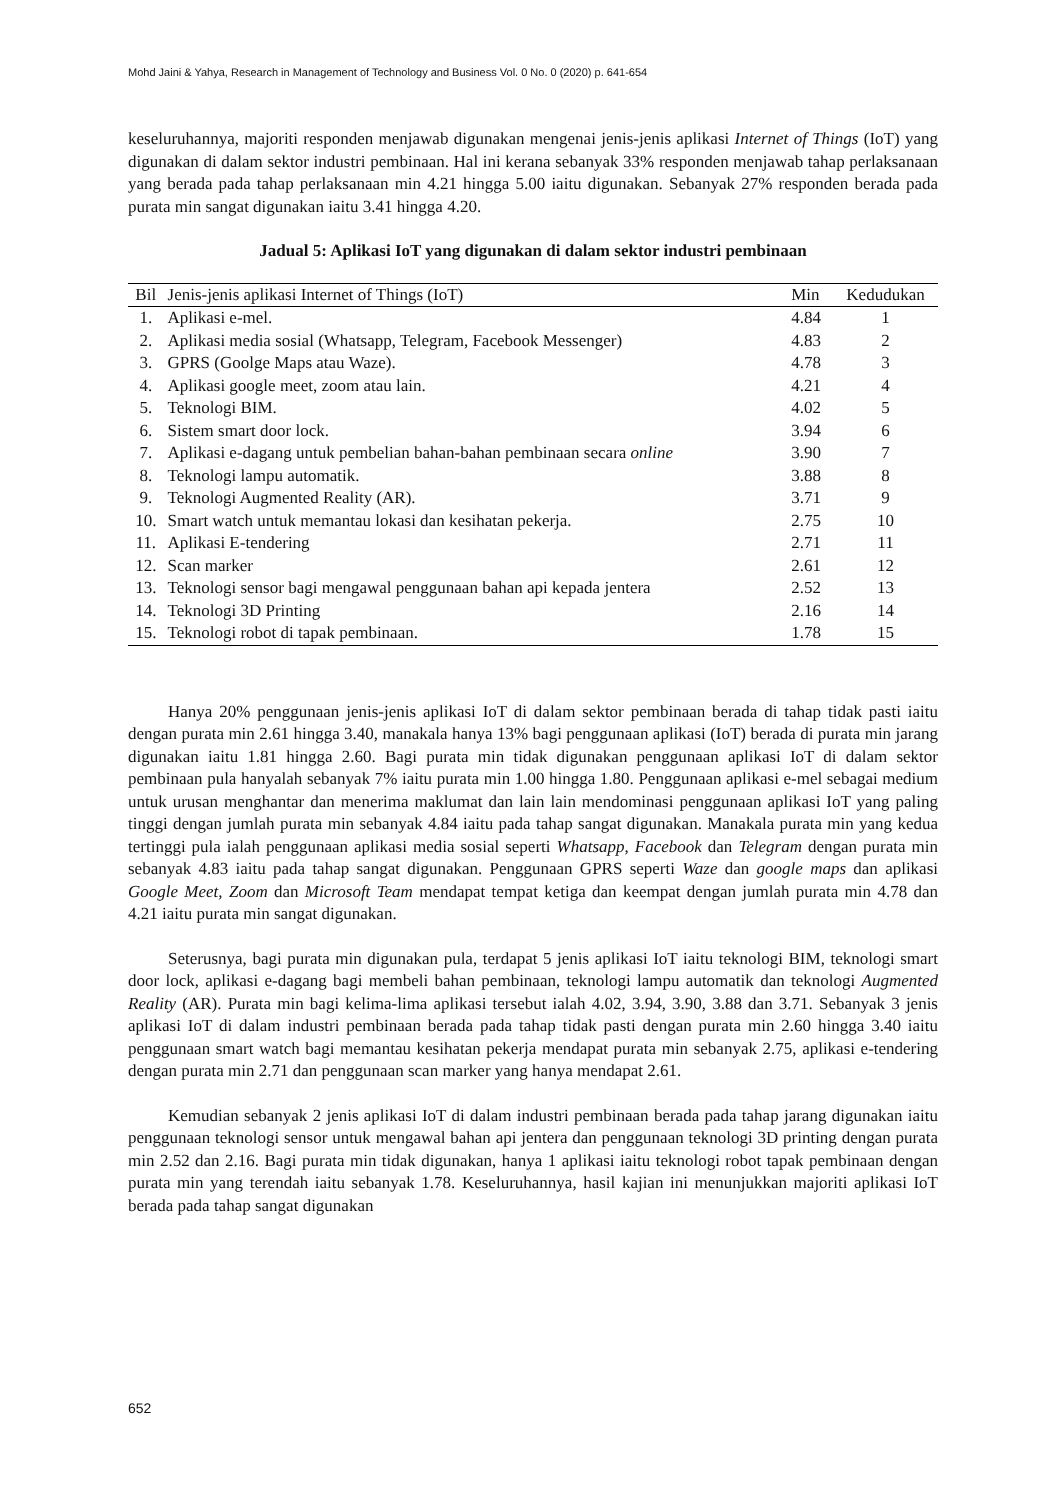Mohd Jaini & Yahya, Research in Management of Technology and Business Vol. 0 No. 0 (2020) p. 641-654
keseluruhannya, majoriti responden menjawab digunakan mengenai jenis-jenis aplikasi Internet of Things (IoT) yang digunakan di dalam sektor industri pembinaan. Hal ini kerana sebanyak 33% responden menjawab tahap perlaksanaan yang berada pada tahap perlaksanaan min 4.21 hingga 5.00 iaitu digunakan. Sebanyak 27% responden berada pada purata min sangat digunakan iaitu 3.41 hingga 4.20.
Jadual 5: Aplikasi IoT yang digunakan di dalam sektor industri pembinaan
| Bil | Jenis-jenis aplikasi Internet of Things (IoT) | Min | Kedudukan |
| --- | --- | --- | --- |
| 1. | Aplikasi e-mel. | 4.84 | 1 |
| 2. | Aplikasi media sosial (Whatsapp, Telegram, Facebook Messenger) | 4.83 | 2 |
| 3. | GPRS (Goolge Maps atau Waze). | 4.78 | 3 |
| 4. | Aplikasi google meet, zoom atau lain. | 4.21 | 4 |
| 5. | Teknologi BIM. | 4.02 | 5 |
| 6. | Sistem smart door lock. | 3.94 | 6 |
| 7. | Aplikasi e-dagang untuk pembelian bahan-bahan pembinaan secara online | 3.90 | 7 |
| 8. | Teknologi lampu automatik. | 3.88 | 8 |
| 9. | Teknologi Augmented Reality (AR). | 3.71 | 9 |
| 10. | Smart watch untuk memantau lokasi dan kesihatan pekerja. | 2.75 | 10 |
| 11. | Aplikasi E-tendering | 2.71 | 11 |
| 12. | Scan marker | 2.61 | 12 |
| 13. | Teknologi sensor bagi mengawal penggunaan bahan api kepada jentera | 2.52 | 13 |
| 14. | Teknologi 3D Printing | 2.16 | 14 |
| 15. | Teknologi robot di tapak pembinaan. | 1.78 | 15 |
Hanya 20% penggunaan jenis-jenis aplikasi IoT di dalam sektor pembinaan berada di tahap tidak pasti iaitu dengan purata min 2.61 hingga 3.40, manakala hanya 13% bagi penggunaan aplikasi (IoT) berada di purata min jarang digunakan iaitu 1.81 hingga 2.60. Bagi purata min tidak digunakan penggunaan aplikasi IoT di dalam sektor pembinaan pula hanyalah sebanyak 7% iaitu purata min 1.00 hingga 1.80. Penggunaan aplikasi e-mel sebagai medium untuk urusan menghantar dan menerima maklumat dan lain lain mendominasi penggunaan aplikasi IoT yang paling tinggi dengan jumlah purata min sebanyak 4.84 iaitu pada tahap sangat digunakan. Manakala purata min yang kedua tertinggi pula ialah penggunaan aplikasi media sosial seperti Whatsapp, Facebook dan Telegram dengan purata min sebanyak 4.83 iaitu pada tahap sangat digunakan. Penggunaan GPRS seperti Waze dan google maps dan aplikasi Google Meet, Zoom dan Microsoft Team mendapat tempat ketiga dan keempat dengan jumlah purata min 4.78 dan 4.21 iaitu purata min sangat digunakan.
Seterusnya, bagi purata min digunakan pula, terdapat 5 jenis aplikasi IoT iaitu teknologi BIM, teknologi smart door lock, aplikasi e-dagang bagi membeli bahan pembinaan, teknologi lampu automatik dan teknologi Augmented Reality (AR). Purata min bagi kelima-lima aplikasi tersebut ialah 4.02, 3.94, 3.90, 3.88 dan 3.71. Sebanyak 3 jenis aplikasi IoT di dalam industri pembinaan berada pada tahap tidak pasti dengan purata min 2.60 hingga 3.40 iaitu penggunaan smart watch bagi memantau kesihatan pekerja mendapat purata min sebanyak 2.75, aplikasi e-tendering dengan purata min 2.71 dan penggunaan scan marker yang hanya mendapat 2.61.
Kemudian sebanyak 2 jenis aplikasi IoT di dalam industri pembinaan berada pada tahap jarang digunakan iaitu penggunaan teknologi sensor untuk mengawal bahan api jentera dan penggunaan teknologi 3D printing dengan purata min 2.52 dan 2.16. Bagi purata min tidak digunakan, hanya 1 aplikasi iaitu teknologi robot tapak pembinaan dengan purata min yang terendah iaitu sebanyak 1.78. Keseluruhannya, hasil kajian ini menunjukkan majoriti aplikasi IoT berada pada tahap sangat digunakan
652